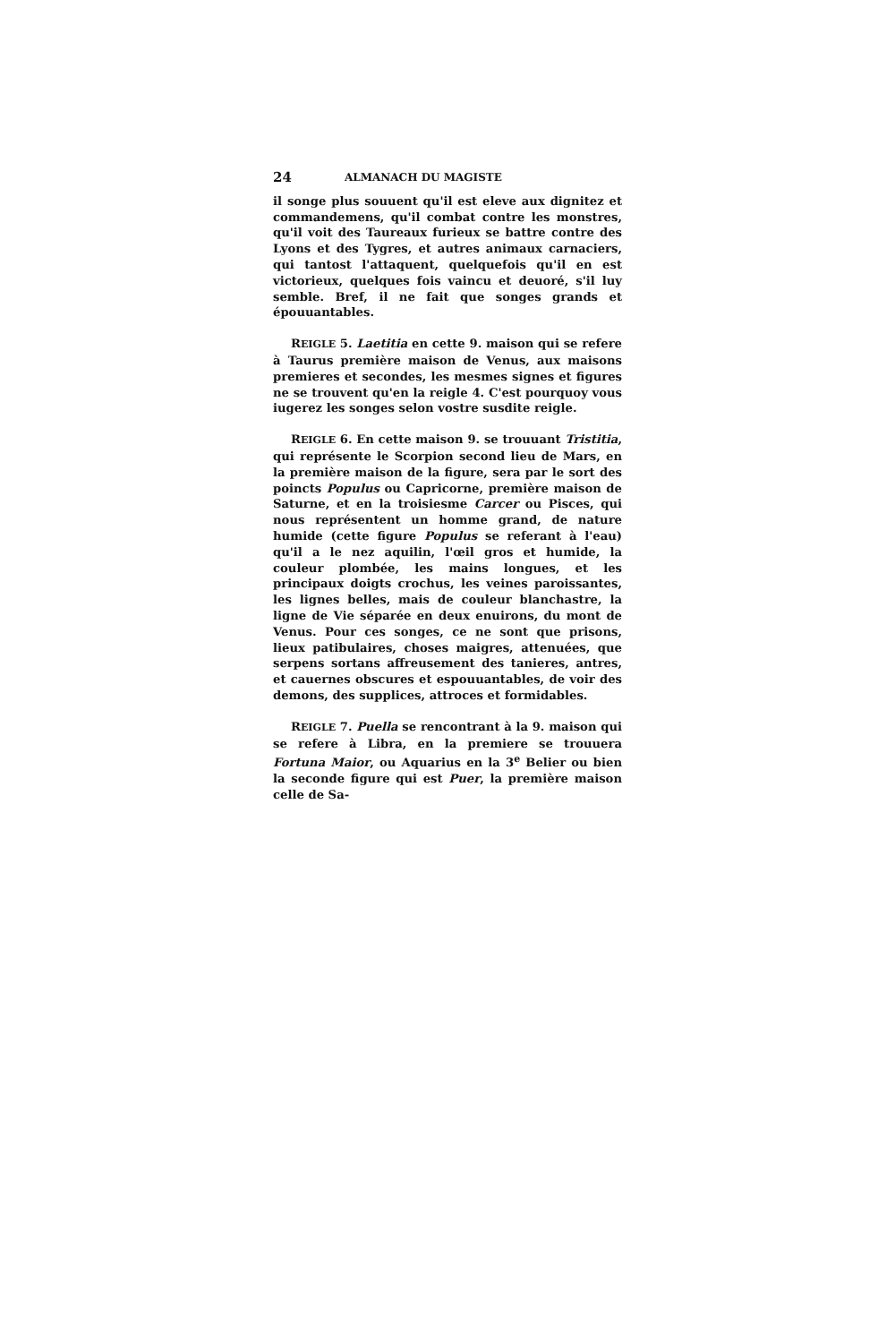24 ALMANACH DU MAGISTE
il songe plus souuent qu'il est eleve aux dignitez et commandemens, qu'il combat contre les monstres, qu'il voit des Taureaux furieux se battre contre des Lyons et des Tygres, et autres animaux carnaciers, qui tantost l'attaquent, quelquefois qu'il en est victorieux, quelques fois vaincu et deuoré, s'il luy semble. Bref, il ne fait que songes grands et épouuantables.
REIGLE 5. Laetitia en cette 9. maison qui se refere à Taurus première maison de Venus, aux maisons premieres et secondes, les mesmes signes et figures ne se trouvent qu'en la reigle 4. C'est pourquoy vous iugerez les songes selon vostre susdite reigle.
REIGLE 6. En cette maison 9. se trouuant Tristitia, qui représente le Scorpion second lieu de Mars, en la première maison de la figure, sera par le sort des poincts Populus ou Capricorne, première maison de Saturne, et en la troisiesme Carcer ou Pisces, qui nous représentent un homme grand, de nature humide (cette figure Populus se referant à l'eau) qu'il a le nez aquilin, l'œil gros et humide, la couleur plombée, les mains longues, et les principaux doigts crochus, les veines paroissantes, les lignes belles, mais de couleur blanchastre, la ligne de Vie séparée en deux enuirons, du mont de Venus. Pour ces songes, ce ne sont que prisons, lieux patibulaires, choses maigres, attenuées, que serpens sortans affreusement des tanieres, antres, et cauernes obscures et espouuantables, de voir des demons, des supplices, attroces et formidables.
REIGLE 7. Puella se rencontrant à la 9. maison qui se refere à Libra, en la premiere se trouuera Fortuna Maior, ou Aquarius en la 3<sup>e</sup> Belier ou bien la seconde figure qui est Puer, la première maison celle de Sa-